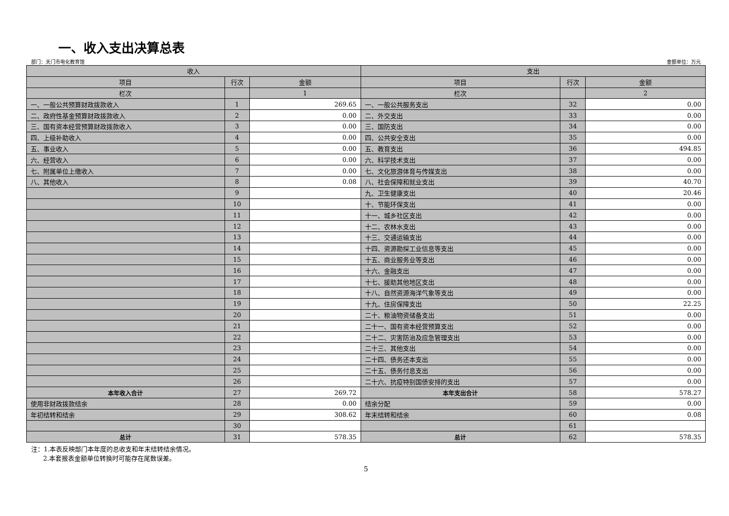一、收入支出决算总表
部门：天门市电化教育馆 金额单位：万元
| 收入 | | | 支出 | | |
| --- | --- | --- | --- | --- | --- |
| 项目 | 行次 | 金额 | 项目 | 行次 | 金额 |
| 栏次 | | 1 | 栏次 | | 2 |
| 一、一般公共预算财政拨款收入 | 1 | 269.65 | 一、一般公共服务支出 | 32 | 0.00 |
| 二、政府性基金预算财政拨款收入 | 2 | 0.00 | 二、外交支出 | 33 | 0.00 |
| 三、国有资本经营预算财政拨款收入 | 3 | 0.00 | 三、国防支出 | 34 | 0.00 |
| 四、上级补助收入 | 4 | 0.00 | 四、公共安全支出 | 35 | 0.00 |
| 五、事业收入 | 5 | 0.00 | 五、教育支出 | 36 | 494.85 |
| 六、经营收入 | 6 | 0.00 | 六、科学技术支出 | 37 | 0.00 |
| 七、附属单位上缴收入 | 7 | 0.00 | 七、文化旅游体育与传媒支出 | 38 | 0.00 |
| 八、其他收入 | 8 | 0.08 | 八、社会保障和就业支出 | 39 | 40.70 |
| | 9 | | 九、卫生健康支出 | 40 | 20.46 |
| | 10 | | 十、节能环保支出 | 41 | 0.00 |
| | 11 | | 十一、城乡社区支出 | 42 | 0.00 |
| | 12 | | 十二、农林水支出 | 43 | 0.00 |
| | 13 | | 十三、交通运输支出 | 44 | 0.00 |
| | 14 | | 十四、资源勘探工业信息等支出 | 45 | 0.00 |
| | 15 | | 十五、商业服务业等支出 | 46 | 0.00 |
| | 16 | | 十六、金融支出 | 47 | 0.00 |
| | 17 | | 十七、援助其他地区支出 | 48 | 0.00 |
| | 18 | | 十八、自然资源海洋气象等支出 | 49 | 0.00 |
| | 19 | | 十九、住房保障支出 | 50 | 22.25 |
| | 20 | | 二十、粮油物资储备支出 | 51 | 0.00 |
| | 21 | | 二十一、国有资本经营预算支出 | 52 | 0.00 |
| | 22 | | 二十二、灾害防治及应急管理支出 | 53 | 0.00 |
| | 23 | | 二十三、其他支出 | 54 | 0.00 |
| | 24 | | 二十四、债务还本支出 | 55 | 0.00 |
| | 25 | | 二十五、债务付息支出 | 56 | 0.00 |
| | 26 | | 二十六、抗疫特别国债安排的支出 | 57 | 0.00 |
| 本年收入合计 | 27 | 269.72 | 本年支出合计 | 58 | 578.27 |
| 使用非财政拨款结余 | 28 | 0.00 | 结余分配 | 59 | 0.00 |
| 年初结转和结余 | 29 | 308.62 | 年末结转和结余 | 60 | 0.08 |
| | 30 | | | 61 | |
| 总计 | 31 | 578.35 | 总计 | 62 | 578.35 |
注：1.本表反映部门本年度的总收支和年末结转结余情况。
2.本套报表金额单位转换时可能存在尾数误差。
5